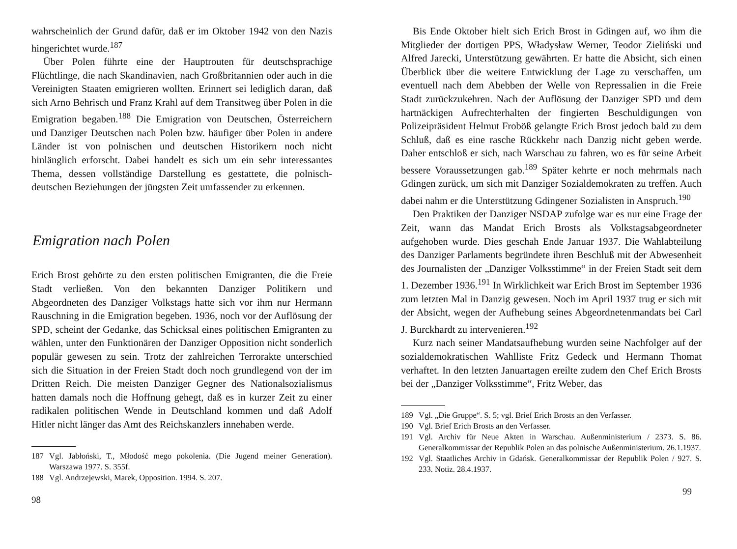wahrscheinlich der Grund dafür, daß er im Oktober 1942 von den Nazis hingerichtet wurde.<sup>187</sup>
Über Polen führte eine der Hauptrouten für deutschsprachige Flüchtlinge, die nach Skandinavien, nach Großbritannien oder auch in die Vereinigten Staaten emigrieren wollten. Erinnert sei lediglich daran, daß sich Arno Behrisch und Franz Krahl auf dem Transitweg über Polen in die Emigration begaben.<sup>188</sup> Die Emigration von Deutschen, Österreichern und Danziger Deutschen nach Polen bzw. häufiger über Polen in andere Länder ist von polnischen und deutschen Historikern noch nicht hinlänglich erforscht. Dabei handelt es sich um ein sehr interessantes Thema, dessen vollständige Darstellung es gestattete, die polnisch-deutschen Beziehungen der jüngsten Zeit umfassender zu erkennen.
Emigration nach Polen
Erich Brost gehörte zu den ersten politischen Emigranten, die die Freie Stadt verließen. Von den bekannten Danziger Politikern und Abgeordneten des Danziger Volkstags hatte sich vor ihm nur Hermann Rauschning in die Emigration begeben. 1936, noch vor der Auflösung der SPD, scheint der Gedanke, das Schicksal eines politischen Emigranten zu wählen, unter den Funktionären der Danziger Opposition nicht sonderlich populär gewesen zu sein. Trotz der zahlreichen Terrorakte unterschied sich die Situation in der Freien Stadt doch noch grundlegend von der im Dritten Reich. Die meisten Danziger Gegner des Nationalsozialismus hatten damals noch die Hoffnung gehegt, daß es in kurzer Zeit zu einer radikalen politischen Wende in Deutschland kommen und daß Adolf Hitler nicht länger das Amt des Reichskanzlers innehaben werde.
187 Vgl. Jabłoński, T., Młodość mego pokolenia. (Die Jugend meiner Generation). Warszawa 1977. S. 355f.
188 Vgl. Andrzejewski, Marek, Opposition. 1994. S. 207.
98
Bis Ende Oktober hielt sich Erich Brost in Gdingen auf, wo ihm die Mitglieder der dortigen PPS, Władysław Werner, Teodor Zieliński und Alfred Jarecki, Unterstützung gewährten. Er hatte die Absicht, sich einen Überblick über die weitere Entwicklung der Lage zu verschaffen, um eventuell nach dem Abebben der Welle von Repressalien in die Freie Stadt zurückzukehren. Nach der Auflösung der Danziger SPD und dem hartnäckigen Aufrechterhalten der fingierten Beschuldigungen von Polizeipräsident Helmut Froböß gelangte Erich Brost jedoch bald zu dem Schluß, daß es eine rasche Rückkehr nach Danzig nicht geben werde. Daher entschloß er sich, nach Warschau zu fahren, wo es für seine Arbeit bessere Voraussetzungen gab.<sup>189</sup> Später kehrte er noch mehrmals nach Gdingen zurück, um sich mit Danziger Sozialdemokraten zu treffen. Auch dabei nahm er die Unterstützung Gdingener Sozialisten in Anspruch.<sup>190</sup>
Den Praktiken der Danziger NSDAP zufolge war es nur eine Frage der Zeit, wann das Mandat Erich Brosts als Volkstagsabgeordneter aufgehoben wurde. Dies geschah Ende Januar 1937. Die Wahlabteilung des Danziger Parlaments begründete ihren Beschluß mit der Abwesenheit des Journalisten der „Danziger Volksstimme“ in der Freien Stadt seit dem 1. Dezember 1936.<sup>191</sup> In Wirklichkeit war Erich Brost im September 1936 zum letzten Mal in Danzig gewesen. Noch im April 1937 trug er sich mit der Absicht, wegen der Aufhebung seines Abgeordnetenmandats bei Carl J. Burckhardt zu intervenieren.<sup>192</sup>
Kurz nach seiner Mandatsaufhebung wurden seine Nachfolger auf der sozialdemokratischen Wahlliste Fritz Gedeck und Hermann Thomat verhaftet. In den letzten Januartagen ereilte zudem den Chef Erich Brosts bei der „Danziger Volksstimme“, Fritz Weber, das
189 Vgl. „Die Gruppe“. S. 5; vgl. Brief Erich Brosts an den Verfasser.
190 Vgl. Brief Erich Brosts an den Verfasser.
191 Vgl. Archiv für Neue Akten in Warschau. Außenministerium / 2373. S. 86. Generalkommissar der Republik Polen an das polnische Außenministerium. 26.1.1937.
192 Vgl. Staatliches Archiv in Gdańsk. Generalkommissar der Republik Polen / 927. S. 233. Notiz. 28.4.1937.
99